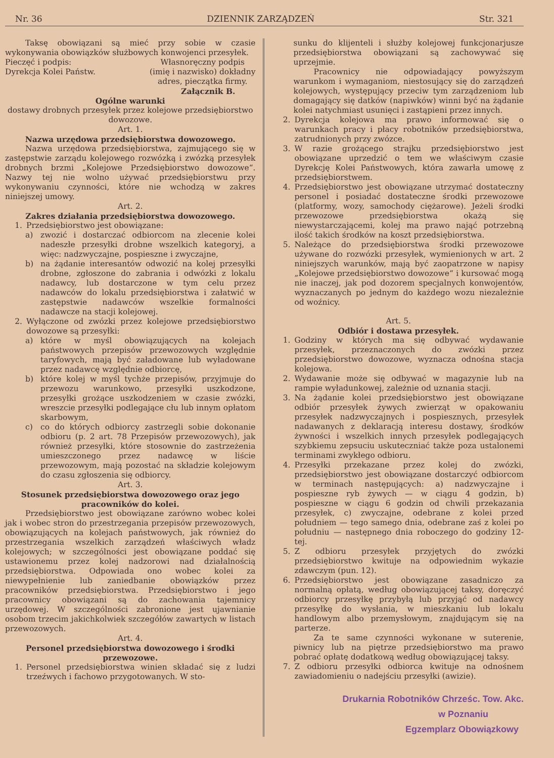Nr. 36 DZIENNIK ZARZĄDZEŃ Str. 321
Taksę obowiązani są mieć przy sobie w czasie wykonywania obowiązków służbowych konwojenci przesyłek.
Pieczęć i podpis:
Dyrekcja Kolei Państw.
Własnoręczny podpis
(imię i nazwisko) dokładny
adres, pieczątka firmy.
Załącznik B.
Ogólne warunki
dostawy drobnych przesyłek przez kolejowe przedsiębiorstwo dowozowe.
Art. 1.
Nazwa urzędowa przedsiębiorstwa dowozowego.
Nazwa urzędowa przedsiębiorstwa, zajmującego się w zastępstwie zarządu kolejowego rozwózką i zwózką przesyłek drobnych brzmi „Kolejowe Przedsiębiorstwo dowozowe“. Nazwy tej nie wolno używać przedsiębiorstwu przy wykonywaniu czynności, które nie wchodzą w zakres niniejszej umowy.
Art. 2.
Zakres działania przedsiębiorstwa dowozowego.
1. Przedsiębiorstwo jest obowiązane:
a) zwozić i dostarczać odbiorcom na zlecenie kolei nadeszłe przesyłki drobne wszelkich kategoryj, a więc: nadzwyczajne, pospieszne i zwyczajne,
b) na żądanie interesantów odwozić na kolej przesyłki drobne, zgłoszone do zabrania i odwózki z lokalu nadawcy, lub dostarczone w tym celu przez nadawców do lokalu przedsiębiorstwa i załatwić w zastępstwie nadawców wszelkie formalności nadawcze na stacji kolejowej.
2. Wyłączone od zwózki przez kolejowe przedsiębiorstwo dowozowe są przesyłki:
a) które w myśl obowiązujących na kolejach państwowych przepisów przewozowych względnie taryfowych, mają być załadowane lub wyładowane przez nadawcę względnie odbiorcę,
b) które kolej w myśl tychże przepisów, przyjmuje do przewozu warunkowo, przesyłki uszkodzone, przesyłki grożące uszkodzeniem w czasie zwózki, wreszcie przesyłki podlegające cłu lub innym opłatom skarbowym,
c) co do których odbiorcy zastrzegli sobie dokonanie odbioru (p. 2 art. 78 Przepisów przewozowych), jak również przesyłki, które stosownie do zastrzeżenia umieszczonego przez nadawcę w liście przewozowym, mają pozostać na składzie kolejowym do czasu zgłoszenia się odbiorcy.
Art. 3.
Stosunek przedsiębiorstwa dowozowego oraz jego pracowników do kolei.
Przedsiębiorstwo jest obowiązane zarówno wobec kolei jak i wobec stron do przestrzegania przepisów przewozowych, obowiązujących na kolejach państwowych, jak również do przestrzegania wszelkich zarządzeń właściwych władz kolejowych; w szczególności jest obowiązane poddać się ustawionemu przez kolej nadzorowi nad działalnością przedsiębiorstwa. Odpowiada ono wobec kolei za niewypełnienie lub zaniedbanie obowiązków przez pracowników przedsiębiorstwa. Przedsiębiorstwo i jego pracownicy obowiązani są do zachowania tajemnicy urzędowej. W szczególności zabronione jest ujawnianie osobom trzecim jakichkolwiek szczegółów zawartych w listach przewozowych.
Art. 4.
Personel przedsiębiorstwa dowozowego i środki przewozowe.
1. Personel przedsiębiorstwa winien składać się z ludzi trzeźwych i fachowo przygotowanych. W sto-
sunku do klijenteli i służby kolejowej funkcjonarjusze przedsiębiorstwa obowiązani są zachowywać się uprzejmie.
Pracownicy nie odpowiadający powyższym warunkom i wymaganiom, niestosujący się do zarządzeń kolejowych, występujący przeciw tym zarządzeniom lub domagający się datków (napiwków) winni być na żądanie kolei natychmiast usunięci i zastąpieni przez innych.
2. Dyrekcja kolejowa ma prawo informować się o warunkach pracy i płacy robotników przedsiębiorstwa, zatrudnionych przy zwózce.
3. W razie grożącego strajku przedsiębiorstwo jest obowiązane uprzedzić o tem we właściwym czasie Dyrekcję Kolei Państwowych, która zawarła umowę z przedsiębiorstwem.
4. Przedsiębiorstwo jest obowiązane utrzymać dostateczny personel i posiadać dostateczne środki przewozowe (platformy, wozy, samochody ciężarowe). Jeżeli środki przewozowe przedsiębiorstwa okażą się niewystarczającemi, kolej ma prawo nająć potrzebną ilość takich środków na koszt przedsiębiorstwa.
5. Należące do przedsiębiorstwa środki przewozowe używane do rozwózki przesyłek, wymienionych w art. 2 niniejszych warunków, mają być zaopatrzone w napisy „Kolejowe przedsiębiorstwo dowozowe“ i kursować mogą nie inaczej, jak pod dozorem specjalnych konwojentów, wyznaczanych po jednym do każdego wozu niezależnie od woźnicy.
Art. 5.
Odbiór i dostawa przesyłek.
1. Godziny w których ma się odbywać wydawanie przesyłek, przeznaczonych do zwózki przez przedsiębiorstwo dowozowe, wyznacza odnośna stacja kolejowa.
2. Wydawanie może się odbywać w magazynie lub na rampie wyładunkowej, zależnie od uznania stacji.
3. Na żądanie kolei przedsiębiorstwo jest obowiązane odbiór przesyłek żywych zwierząt w opakowaniu przesyłek nadzwyczajnych i pospiesznych, przesyłek nadawanych z deklaracją interesu dostawy, środków żywności i wszelkich innych przesyłek podlegających szybkiemu zepsuciu uskuteczniać także poza ustalonemi terminami zwykłego odbioru.
4. Przesyłki przekazane przez kolej do zwózki, przedsiębiorstwo jest obowiązane dostarczyć odbiorcom w terminach następujących: a) nadzwyczajne i pospieszne ryb żywych — w ciągu 4 godzin, b) pospieszne w ciągu 6 godzin od chwili przekazania przesyłek, c) zwyczajne, odebrane z kolei przed południem — tego samego dnia, odebrane zaś z kolei po południu — następnego dnia roboczego do godziny 12-tej.
5. Z odbioru przesyłek przyjętych do zwózki przedsiębiorstwo kwituje na odpowiednim wykazie zdawczym (pun. 12).
6. Przedsiębiorstwo jest obowiązane zasadniczo za normalną opłatą, według obowiązującej taksy, doręczyć odbiorcy przesyłkę przybyłą lub przyjąć od nadawcy przesyłkę do wysłania, w mieszkaniu lub lokalu handlowym albo przemysłowym, znajdującym się na parterze.
Za te same czynności wykonane w suterenie, piwnicy lub na piętrze przedsiębiorstwo ma prawo pobrać opłatę dodatkową według obowiązującej taksy.
7. Z odbioru przesyłki odbiorca kwituje na odnośnem zawiadomieniu o nadejściu przesyłki (awizie).
Drukarnia Robotników Chrześc. Tow. Akc.
w Poznaniu
Egzemplarz Obowiązkowy